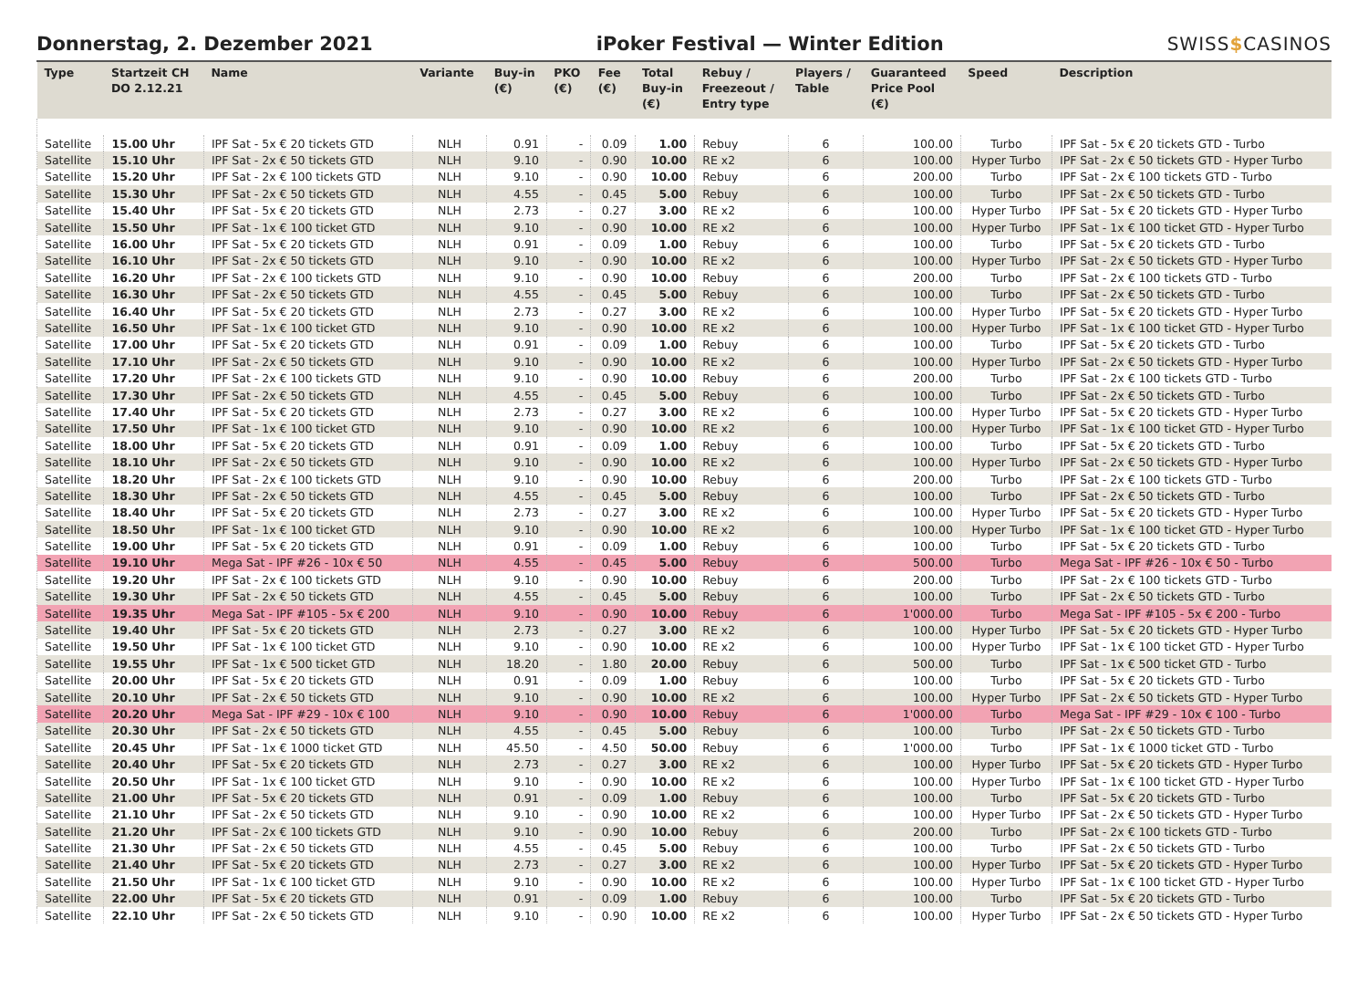Donnerstag, 2. Dezember 2021
iPoker Festival — Winter Edition
SWISS$CASINOS
| Type | Startzeit CH DO 2.12.21 | Name | Variante | Buy-in (€) | PKO (€) | Fee (€) | Total Buy-in (€) | Rebuy / Freezeout / Entry type | Players / Table | Guaranteed Price Pool (€) | Speed | Description |
| --- | --- | --- | --- | --- | --- | --- | --- | --- | --- | --- | --- | --- |
| Satellite | 15.00 Uhr | IPF Sat - 5x € 20 tickets GTD | NLH | 0.91 | - | 0.09 | 1.00 | Rebuy | 6 | 100.00 | Turbo | IPF Sat - 5x € 20 tickets GTD - Turbo |
| Satellite | 15.10 Uhr | IPF Sat - 2x € 50 tickets GTD | NLH | 9.10 | - | 0.90 | 10.00 | RE x2 | 6 | 100.00 | Hyper Turbo | IPF Sat - 2x € 50 tickets GTD - Hyper Turbo |
| Satellite | 15.20 Uhr | IPF Sat - 2x € 100 tickets GTD | NLH | 9.10 | - | 0.90 | 10.00 | Rebuy | 6 | 200.00 | Turbo | IPF Sat - 2x € 100 tickets GTD - Turbo |
| Satellite | 15.30 Uhr | IPF Sat - 2x € 50 tickets GTD | NLH | 4.55 | - | 0.45 | 5.00 | Rebuy | 6 | 100.00 | Turbo | IPF Sat - 2x € 50 tickets GTD - Turbo |
| Satellite | 15.40 Uhr | IPF Sat - 5x € 20 tickets GTD | NLH | 2.73 | - | 0.27 | 3.00 | RE x2 | 6 | 100.00 | Hyper Turbo | IPF Sat - 5x € 20 tickets GTD - Hyper Turbo |
| Satellite | 15.50 Uhr | IPF Sat - 1x € 100 ticket GTD | NLH | 9.10 | - | 0.90 | 10.00 | RE x2 | 6 | 100.00 | Hyper Turbo | IPF Sat - 1x € 100 ticket GTD - Hyper Turbo |
| Satellite | 16.00 Uhr | IPF Sat - 5x € 20 tickets GTD | NLH | 0.91 | - | 0.09 | 1.00 | Rebuy | 6 | 100.00 | Turbo | IPF Sat - 5x € 20 tickets GTD - Turbo |
| Satellite | 16.10 Uhr | IPF Sat - 2x € 50 tickets GTD | NLH | 9.10 | - | 0.90 | 10.00 | RE x2 | 6 | 100.00 | Hyper Turbo | IPF Sat - 2x € 50 tickets GTD - Hyper Turbo |
| Satellite | 16.20 Uhr | IPF Sat - 2x € 100 tickets GTD | NLH | 9.10 | - | 0.90 | 10.00 | Rebuy | 6 | 200.00 | Turbo | IPF Sat - 2x € 100 tickets GTD - Turbo |
| Satellite | 16.30 Uhr | IPF Sat - 2x € 50 tickets GTD | NLH | 4.55 | - | 0.45 | 5.00 | Rebuy | 6 | 100.00 | Turbo | IPF Sat - 2x € 50 tickets GTD - Turbo |
| Satellite | 16.40 Uhr | IPF Sat - 5x € 20 tickets GTD | NLH | 2.73 | - | 0.27 | 3.00 | RE x2 | 6 | 100.00 | Hyper Turbo | IPF Sat - 5x € 20 tickets GTD - Hyper Turbo |
| Satellite | 16.50 Uhr | IPF Sat - 1x € 100 ticket GTD | NLH | 9.10 | - | 0.90 | 10.00 | RE x2 | 6 | 100.00 | Hyper Turbo | IPF Sat - 1x € 100 ticket GTD - Hyper Turbo |
| Satellite | 17.00 Uhr | IPF Sat - 5x € 20 tickets GTD | NLH | 0.91 | - | 0.09 | 1.00 | Rebuy | 6 | 100.00 | Turbo | IPF Sat - 5x € 20 tickets GTD - Turbo |
| Satellite | 17.10 Uhr | IPF Sat - 2x € 50 tickets GTD | NLH | 9.10 | - | 0.90 | 10.00 | RE x2 | 6 | 100.00 | Hyper Turbo | IPF Sat - 2x € 50 tickets GTD - Hyper Turbo |
| Satellite | 17.20 Uhr | IPF Sat - 2x € 100 tickets GTD | NLH | 9.10 | - | 0.90 | 10.00 | Rebuy | 6 | 200.00 | Turbo | IPF Sat - 2x € 100 tickets GTD - Turbo |
| Satellite | 17.30 Uhr | IPF Sat - 2x € 50 tickets GTD | NLH | 4.55 | - | 0.45 | 5.00 | Rebuy | 6 | 100.00 | Turbo | IPF Sat - 2x € 50 tickets GTD - Turbo |
| Satellite | 17.40 Uhr | IPF Sat - 5x € 20 tickets GTD | NLH | 2.73 | - | 0.27 | 3.00 | RE x2 | 6 | 100.00 | Hyper Turbo | IPF Sat - 5x € 20 tickets GTD - Hyper Turbo |
| Satellite | 17.50 Uhr | IPF Sat - 1x € 100 ticket GTD | NLH | 9.10 | - | 0.90 | 10.00 | RE x2 | 6 | 100.00 | Hyper Turbo | IPF Sat - 1x € 100 ticket GTD - Hyper Turbo |
| Satellite | 18.00 Uhr | IPF Sat - 5x € 20 tickets GTD | NLH | 0.91 | - | 0.09 | 1.00 | Rebuy | 6 | 100.00 | Turbo | IPF Sat - 5x € 20 tickets GTD - Turbo |
| Satellite | 18.10 Uhr | IPF Sat - 2x € 50 tickets GTD | NLH | 9.10 | - | 0.90 | 10.00 | RE x2 | 6 | 100.00 | Hyper Turbo | IPF Sat - 2x € 50 tickets GTD - Hyper Turbo |
| Satellite | 18.20 Uhr | IPF Sat - 2x € 100 tickets GTD | NLH | 9.10 | - | 0.90 | 10.00 | Rebuy | 6 | 200.00 | Turbo | IPF Sat - 2x € 100 tickets GTD - Turbo |
| Satellite | 18.30 Uhr | IPF Sat - 2x € 50 tickets GTD | NLH | 4.55 | - | 0.45 | 5.00 | Rebuy | 6 | 100.00 | Turbo | IPF Sat - 2x € 50 tickets GTD - Turbo |
| Satellite | 18.40 Uhr | IPF Sat - 5x € 20 tickets GTD | NLH | 2.73 | - | 0.27 | 3.00 | RE x2 | 6 | 100.00 | Hyper Turbo | IPF Sat - 5x € 20 tickets GTD - Hyper Turbo |
| Satellite | 18.50 Uhr | IPF Sat - 1x € 100 ticket GTD | NLH | 9.10 | - | 0.90 | 10.00 | RE x2 | 6 | 100.00 | Hyper Turbo | IPF Sat - 1x € 100 ticket GTD - Hyper Turbo |
| Satellite | 19.00 Uhr | IPF Sat - 5x € 20 tickets GTD | NLH | 0.91 | - | 0.09 | 1.00 | Rebuy | 6 | 100.00 | Turbo | IPF Sat - 5x € 20 tickets GTD - Turbo |
| Satellite | 19.10 Uhr | Mega Sat - IPF #26 - 10x € 50 | NLH | 4.55 | - | 0.45 | 5.00 | Rebuy | 6 | 500.00 | Turbo | Mega Sat - IPF #26 - 10x € 50 - Turbo |
| Satellite | 19.20 Uhr | IPF Sat - 2x € 100 tickets GTD | NLH | 9.10 | - | 0.90 | 10.00 | Rebuy | 6 | 200.00 | Turbo | IPF Sat - 2x € 100 tickets GTD - Turbo |
| Satellite | 19.30 Uhr | IPF Sat - 2x € 50 tickets GTD | NLH | 4.55 | - | 0.45 | 5.00 | Rebuy | 6 | 100.00 | Turbo | IPF Sat - 2x € 50 tickets GTD - Turbo |
| Satellite | 19.35 Uhr | Mega Sat - IPF #105 - 5x € 200 | NLH | 9.10 | - | 0.90 | 10.00 | Rebuy | 6 | 1'000.00 | Turbo | Mega Sat - IPF #105 - 5x € 200 - Turbo |
| Satellite | 19.40 Uhr | IPF Sat - 5x € 20 tickets GTD | NLH | 2.73 | - | 0.27 | 3.00 | RE x2 | 6 | 100.00 | Hyper Turbo | IPF Sat - 5x € 20 tickets GTD - Hyper Turbo |
| Satellite | 19.50 Uhr | IPF Sat - 1x € 100 ticket GTD | NLH | 9.10 | - | 0.90 | 10.00 | RE x2 | 6 | 100.00 | Hyper Turbo | IPF Sat - 1x € 100 ticket GTD - Hyper Turbo |
| Satellite | 19.55 Uhr | IPF Sat - 1x € 500 ticket GTD | NLH | 18.20 | - | 1.80 | 20.00 | Rebuy | 6 | 500.00 | Turbo | IPF Sat - 1x € 500 ticket GTD - Turbo |
| Satellite | 20.00 Uhr | IPF Sat - 5x € 20 tickets GTD | NLH | 0.91 | - | 0.09 | 1.00 | Rebuy | 6 | 100.00 | Turbo | IPF Sat - 5x € 20 tickets GTD - Turbo |
| Satellite | 20.10 Uhr | IPF Sat - 2x € 50 tickets GTD | NLH | 9.10 | - | 0.90 | 10.00 | RE x2 | 6 | 100.00 | Hyper Turbo | IPF Sat - 2x € 50 tickets GTD - Hyper Turbo |
| Satellite | 20.20 Uhr | Mega Sat - IPF #29 - 10x € 100 | NLH | 9.10 | - | 0.90 | 10.00 | Rebuy | 6 | 1'000.00 | Turbo | Mega Sat - IPF #29 - 10x € 100 - Turbo |
| Satellite | 20.30 Uhr | IPF Sat - 2x € 50 tickets GTD | NLH | 4.55 | - | 0.45 | 5.00 | Rebuy | 6 | 100.00 | Turbo | IPF Sat - 2x € 50 tickets GTD - Turbo |
| Satellite | 20.45 Uhr | IPF Sat - 1x € 1000 ticket GTD | NLH | 45.50 | - | 4.50 | 50.00 | Rebuy | 6 | 1'000.00 | Turbo | IPF Sat - 1x € 1000 ticket GTD - Turbo |
| Satellite | 20.40 Uhr | IPF Sat - 5x € 20 tickets GTD | NLH | 2.73 | - | 0.27 | 3.00 | RE x2 | 6 | 100.00 | Hyper Turbo | IPF Sat - 5x € 20 tickets GTD - Hyper Turbo |
| Satellite | 20.50 Uhr | IPF Sat - 1x € 100 ticket GTD | NLH | 9.10 | - | 0.90 | 10.00 | RE x2 | 6 | 100.00 | Hyper Turbo | IPF Sat - 1x € 100 ticket GTD - Hyper Turbo |
| Satellite | 21.00 Uhr | IPF Sat - 5x € 20 tickets GTD | NLH | 0.91 | - | 0.09 | 1.00 | Rebuy | 6 | 100.00 | Turbo | IPF Sat - 5x € 20 tickets GTD - Turbo |
| Satellite | 21.10 Uhr | IPF Sat - 2x € 50 tickets GTD | NLH | 9.10 | - | 0.90 | 10.00 | RE x2 | 6 | 100.00 | Hyper Turbo | IPF Sat - 2x € 50 tickets GTD - Hyper Turbo |
| Satellite | 21.20 Uhr | IPF Sat - 2x € 100 tickets GTD | NLH | 9.10 | - | 0.90 | 10.00 | Rebuy | 6 | 200.00 | Turbo | IPF Sat - 2x € 100 tickets GTD - Turbo |
| Satellite | 21.30 Uhr | IPF Sat - 2x € 50 tickets GTD | NLH | 4.55 | - | 0.45 | 5.00 | Rebuy | 6 | 100.00 | Turbo | IPF Sat - 2x € 50 tickets GTD - Turbo |
| Satellite | 21.40 Uhr | IPF Sat - 5x € 20 tickets GTD | NLH | 2.73 | - | 0.27 | 3.00 | RE x2 | 6 | 100.00 | Hyper Turbo | IPF Sat - 5x € 20 tickets GTD - Hyper Turbo |
| Satellite | 21.50 Uhr | IPF Sat - 1x € 100 ticket GTD | NLH | 9.10 | - | 0.90 | 10.00 | RE x2 | 6 | 100.00 | Hyper Turbo | IPF Sat - 1x € 100 ticket GTD - Hyper Turbo |
| Satellite | 22.00 Uhr | IPF Sat - 5x € 20 tickets GTD | NLH | 0.91 | - | 0.09 | 1.00 | Rebuy | 6 | 100.00 | Turbo | IPF Sat - 5x € 20 tickets GTD - Turbo |
| Satellite | 22.10 Uhr | IPF Sat - 2x € 50 tickets GTD | NLH | 9.10 | - | 0.90 | 10.00 | RE x2 | 6 | 100.00 | Hyper Turbo | IPF Sat - 2x € 50 tickets GTD - Hyper Turbo |